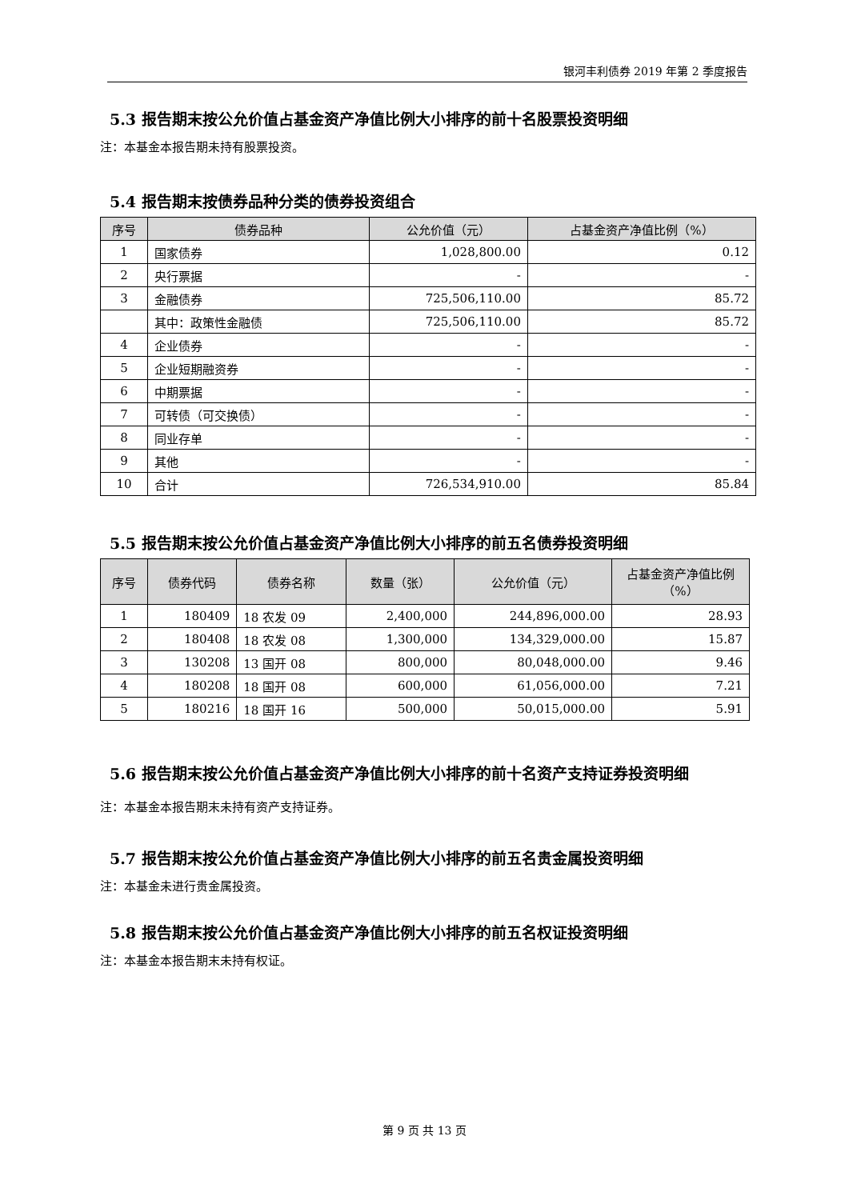银河丰利债券 2019 年第 2 季度报告
5.3 报告期末按公允价值占基金资产净值比例大小排序的前十名股票投资明细
注：本基金本报告期未持有股票投资。
5.4 报告期末按债券品种分类的债券投资组合
| 序号 | 债券品种 | 公允价值（元） | 占基金资产净值比例（%） |
| --- | --- | --- | --- |
| 1 | 国家债券 | 1,028,800.00 | 0.12 |
| 2 | 央行票据 | - | - |
| 3 | 金融债券 | 725,506,110.00 | 85.72 |
| | 其中：政策性金融债 | 725,506,110.00 | 85.72 |
| 4 | 企业债券 | - | - |
| 5 | 企业短期融资券 | - | - |
| 6 | 中期票据 | - | - |
| 7 | 可转债（可交换债） | - | - |
| 8 | 同业存单 | - | - |
| 9 | 其他 | - | - |
| 10 | 合计 | 726,534,910.00 | 85.84 |
5.5 报告期末按公允价值占基金资产净值比例大小排序的前五名债券投资明细
| 序号 | 债券代码 | 债券名称 | 数量（张） | 公允价值（元） | 占基金资产净值比例（%） |
| --- | --- | --- | --- | --- | --- |
| 1 | 180409 | 18 农发 09 | 2,400,000 | 244,896,000.00 | 28.93 |
| 2 | 180408 | 18 农发 08 | 1,300,000 | 134,329,000.00 | 15.87 |
| 3 | 130208 | 13 国开 08 | 800,000 | 80,048,000.00 | 9.46 |
| 4 | 180208 | 18 国开 08 | 600,000 | 61,056,000.00 | 7.21 |
| 5 | 180216 | 18 国开 16 | 500,000 | 50,015,000.00 | 5.91 |
5.6 报告期末按公允价值占基金资产净值比例大小排序的前十名资产支持证券投资明细
注：本基金本报告期末未持有资产支持证券。
5.7 报告期末按公允价值占基金资产净值比例大小排序的前五名贵金属投资明细
注：本基金未进行贵金属投资。
5.8 报告期末按公允价值占基金资产净值比例大小排序的前五名权证投资明细
注：本基金本报告期末未持有权证。
第 9 页 共 13 页